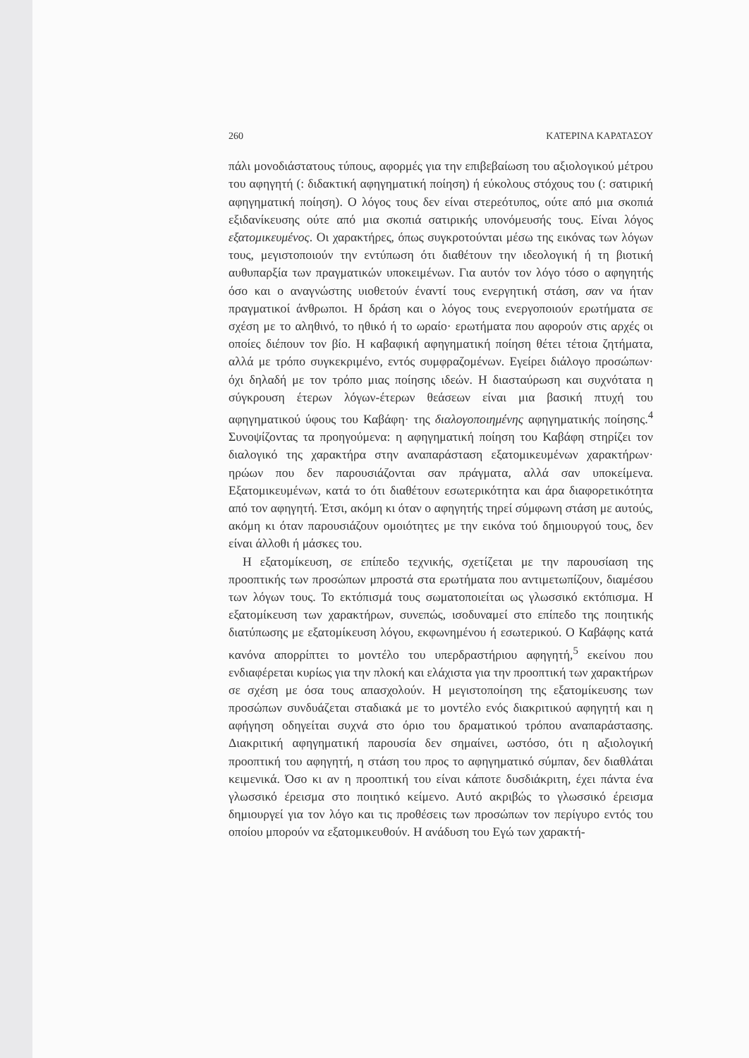260 ΚΑΤΕΡΙΝΑ ΚΑΡΑΤΑΣΟΥ
πάλι μονοδιάστατους τύπους, αφορμές για την επιβεβαίωση του αξιολογικού μέτρου του αφηγητή (: διδακτική αφηγηματική ποίηση) ή εύκολους στόχους του (: σατιρική αφηγηματική ποίηση). Ο λόγος τους δεν είναι στερεότυπος, ούτε από μια σκοπιά εξιδανίκευσης ούτε από μια σκοπιά σατιρικής υπονόμευσής τους. Είναι λόγος εξατομικευμένος. Οι χαρακτήρες, όπως συγκροτούνται μέσω της εικόνας των λόγων τους, μεγιστοποιούν την εντύπωση ότι διαθέτουν την ιδεολογική ή τη βιοτική αυθυπαρξία των πραγματικών υποκειμένων. Για αυτόν τον λόγο τόσο ο αφηγητής όσο και ο αναγνώστης υιοθετούν έναντί τους ενεργητική στάση, σαν να ήταν πραγματικοί άνθρωποι. Η δράση και ο λόγος τους ενεργοποιούν ερωτήματα σε σχέση με το αληθινό, το ηθικό ή το ωραίο· ερωτήματα που αφορούν στις αρχές οι οποίες διέπουν τον βίο. Η καβαφική αφηγηματική ποίηση θέτει τέτοια ζητήματα, αλλά με τρόπο συγκεκριμένο, εντός συμφραζομένων. Εγείρει διάλογο προσώπων· όχι δηλαδή με τον τρόπο μιας ποίησης ιδεών. Η διασταύρωση και συχνότατα η σύγκρουση έτερων λόγων-έτερων θεάσεων είναι μια βασική πτυχή του αφηγηματικού ύφους του Καβάφη· της διαλογοποιημένης αφηγηματικής ποίησης.<sup>4</sup> Συνοψίζοντας τα προηγούμενα: η αφηγηματική ποίηση του Καβάφη στηρίζει τον διαλογικό της χαρακτήρα στην αναπαράσταση εξατομικευμένων χαρακτήρων· ηρώων που δεν παρουσιάζονται σαν πράγματα, αλλά σαν υποκείμενα. Εξατομικευμένων, κατά το ότι διαθέτουν εσωτερικότητα και άρα διαφορετικότητα από τον αφηγητή. Έτσι, ακόμη κι όταν ο αφηγητής τηρεί σύμφωνη στάση με αυτούς, ακόμη κι όταν παρουσιάζουν ομοιότητες με την εικόνα τού δημιουργού τους, δεν είναι άλλοθι ή μάσκες του.
Η εξατομίκευση, σε επίπεδο τεχνικής, σχετίζεται με την παρουσίαση της προοπτικής των προσώπων μπροστά στα ερωτήματα που αντιμετωπίζουν, διαμέσου των λόγων τους. Το εκτόπισμά τους σωματοποιείται ως γλωσσικό εκτόπισμα. Η εξατομίκευση των χαρακτήρων, συνεπώς, ισοδυναμεί στο επίπεδο της ποιητικής διατύπωσης με εξατομίκευση λόγου, εκφωνημένου ή εσωτερικού. Ο Καβάφης κατά κανόνα απορρίπτει το μοντέλο του υπερδραστήριου αφηγητή,<sup>5</sup> εκείνου που ενδιαφέρεται κυρίως για την πλοκή και ελάχιστα για την προοπτική των χαρακτήρων σε σχέση με όσα τους απασχολούν. Η μεγιστοποίηση της εξατομίκευσης των προσώπων συνδυάζεται σταδιακά με το μοντέλο ενός διακριτικού αφηγητή και η αφήγηση οδηγείται συχνά στο όριο του δραματικού τρόπου αναπαράστασης. Διακριτική αφηγηματική παρουσία δεν σημαίνει, ωστόσο, ότι η αξιολογική προοπτική του αφηγητή, η στάση του προς το αφηγηματικό σύμπαν, δεν διαθλάται κειμενικά. Όσο κι αν η προοπτική του είναι κάποτε δυσδιάκριτη, έχει πάντα ένα γλωσσικό έρεισμα στο ποιητικό κείμενο. Αυτό ακριβώς το γλωσσικό έρεισμα δημιουργεί για τον λόγο και τις προθέσεις των προσώπων τον περίγυρο εντός του οποίου μπορούν να εξατομικευθούν. Η ανάδυση του Εγώ των χαρακτή-